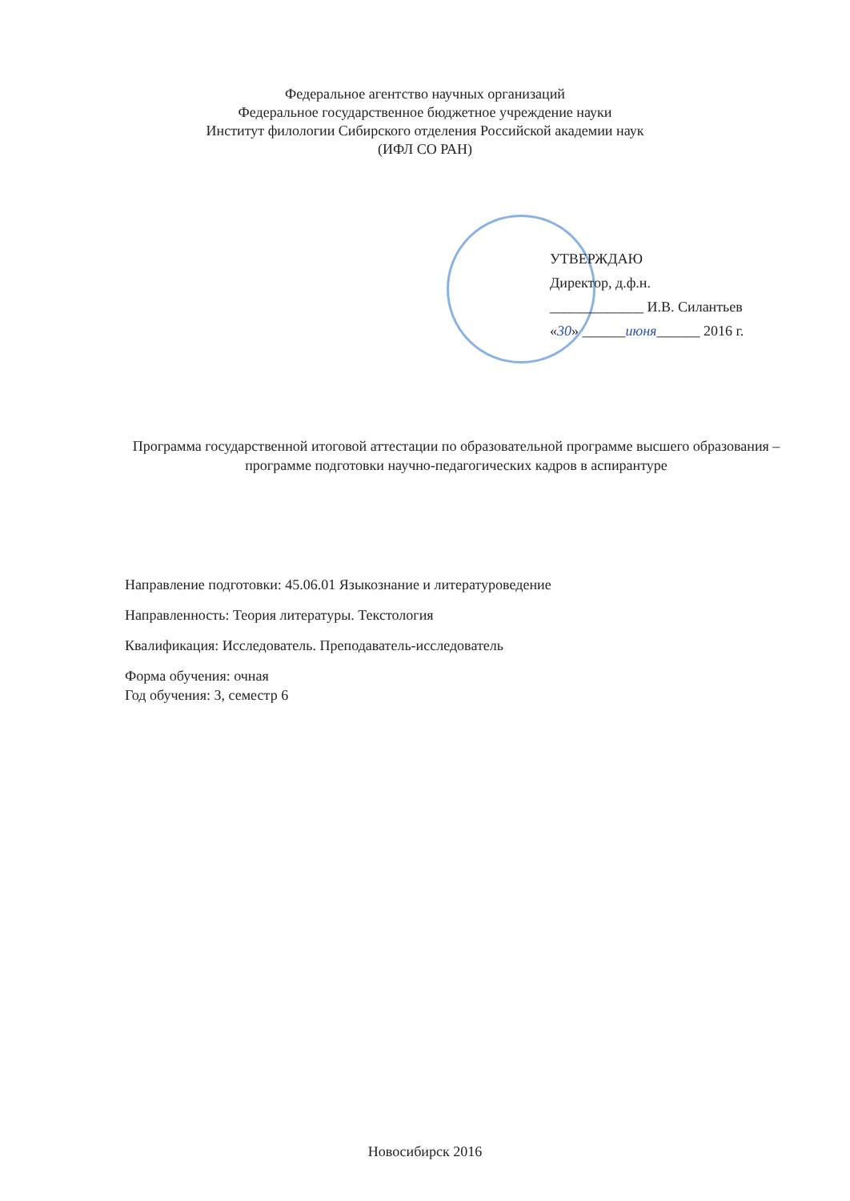Федеральное агентство научных организаций
Федеральное государственное бюджетное учреждение науки
Институт филологии Сибирского отделения Российской академии наук
(ИФЛ СО РАН)
УТВЕРЖДАЮ
Директор, д.ф.н.
_____________ И.В. Силантьев
«30» ______июня______ 2016 г.
Программа государственной итоговой аттестации по образовательной программе высшего образования – программе подготовки научно-педагогических кадров в аспирантуре
Направление подготовки: 45.06.01 Языкознание и литературоведение
Направленность: Теория литературы. Текстология
Квалификация: Исследователь. Преподаватель-исследователь
Форма обучения: очная
Год обучения: 3, семестр 6
Новосибирск 2016